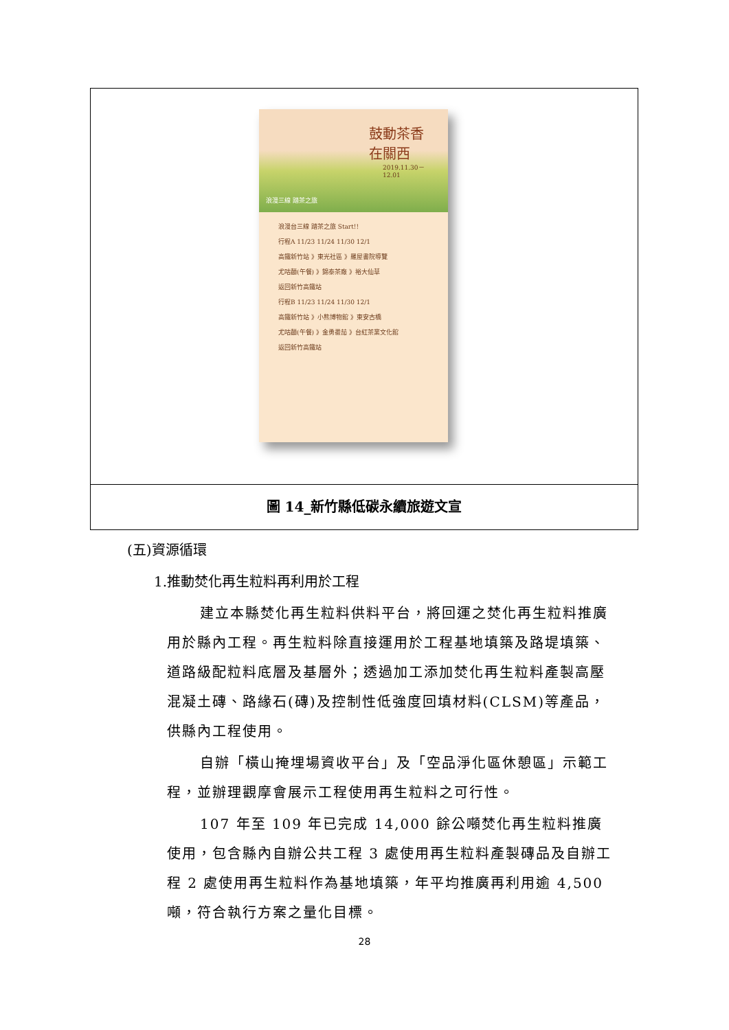鼓動茶香
在關西
2019.11.30－12.01
浪漫三線 踏茶之旅
浪漫台三線 踏茶之旅 Start!!
行程A 11/23 11/24 11/30 12/1
高鐵新竹站 》東光社區 》羅屋書院導覽
尤咕麵(午餐) 》錦泰茶廠 》裕大仙草
返回新竹高鐵站
行程B 11/23 11/24 11/30 12/1
高鐵新竹站 》小熊博物館 》東安古橋
尤咕麵(午餐) 》金勇番茄 》台紅茶業文化館
返回新竹高鐵站
圖 14_新竹縣低碳永續旅遊文宣
(五)資源循環
1.推動焚化再生粒料再利用於工程
建立本縣焚化再生粒料供料平台，將回運之焚化再生粒料推廣用於縣內工程。再生粒料除直接運用於工程基地填築及路堤填築、道路級配粒料底層及基層外；透過加工添加焚化再生粒料產製高壓混凝土磚、路緣石(磚)及控制性低強度回填材料(CLSM)等產品，供縣內工程使用。
自辦「橫山掩埋場資收平台」及「空品淨化區休憩區」示範工程，並辦理觀摩會展示工程使用再生粒料之可行性。
107 年至 109 年已完成 14,000 餘公噸焚化再生粒料推廣使用，包含縣內自辦公共工程 3 處使用再生粒料產製磚品及自辦工程 2 處使用再生粒料作為基地填築，年平均推廣再利用逾 4,500 噸，符合執行方案之量化目標。
28